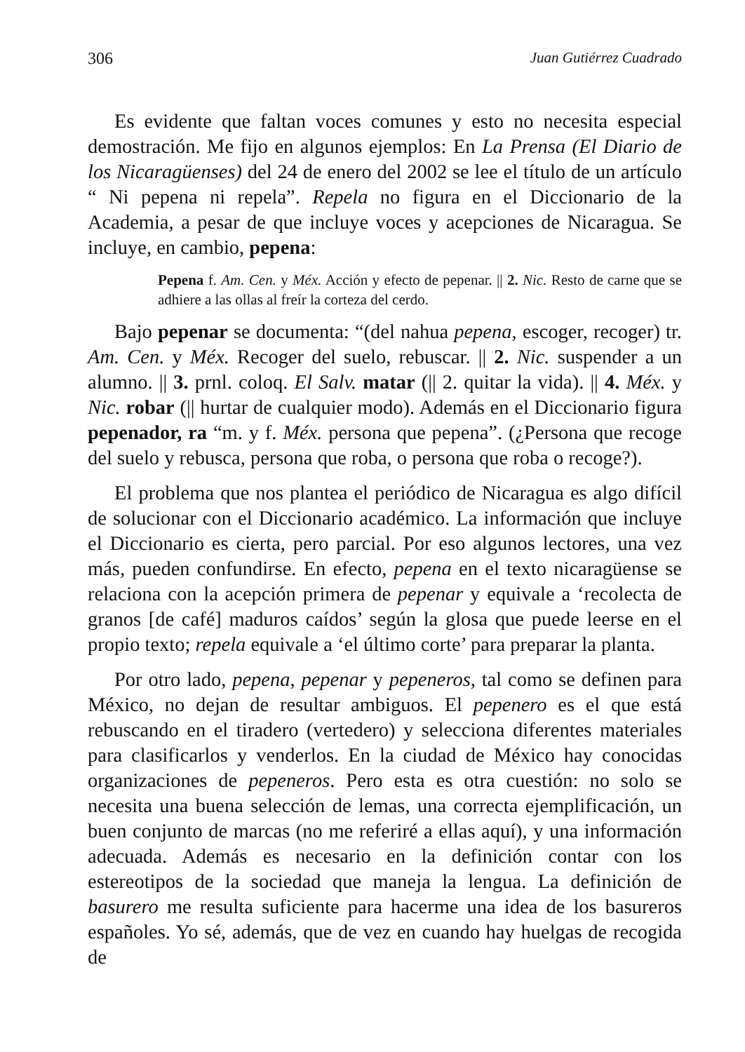306 Juan Gutiérrez Cuadrado
Es evidente que faltan voces comunes y esto no necesita especial demostración. Me fijo en algunos ejemplos: En La Prensa (El Diario de los Nicaragüenses) del 24 de enero del 2002 se lee el título de un artículo “ Ni pepena ni repela”. Repela no figura en el Diccionario de la Academia, a pesar de que incluye voces y acepciones de Nicaragua. Se incluye, en cambio, pepena:
Pepena f. Am. Cen. y Méx. Acción y efecto de pepenar. || 2. Nic. Resto de carne que se adhiere a las ollas al freír la corteza del cerdo.
Bajo pepenar se documenta: “(del nahua pepena, escoger, recoger) tr. Am. Cen. y Méx. Recoger del suelo, rebuscar. || 2. Nic. suspender a un alumno. || 3. prnl. coloq. El Salv. matar (|| 2. quitar la vida). || 4. Méx. y Nic. robar (|| hurtar de cualquier modo). Además en el Diccionario figura pepenador, ra “m. y f. Méx. persona que pepena”. (¿Persona que recoge del suelo y rebusca, persona que roba, o persona que roba o recoge?).
El problema que nos plantea el periódico de Nicaragua es algo difícil de solucionar con el Diccionario académico. La información que incluye el Diccionario es cierta, pero parcial. Por eso algunos lectores, una vez más, pueden confundirse. En efecto, pepena en el texto nicaragüense se relaciona con la acepción primera de pepenar y equivale a ‘recolecta de granos [de café] maduros caídos’ según la glosa que puede leerse en el propio texto; repela equivale a ‘el último corte’ para preparar la planta.
Por otro lado, pepena, pepenar y pepeneros, tal como se definen para México, no dejan de resultar ambiguos. El pepenero es el que está rebuscando en el tiradero (vertedero) y selecciona diferentes materiales para clasificarlos y venderlos. En la ciudad de México hay conocidas organizaciones de pepeneros. Pero esta es otra cuestión: no solo se necesita una buena selección de lemas, una correcta ejemplificación, un buen conjunto de marcas (no me referiré a ellas aquí), y una información adecuada. Además es necesario en la definición contar con los estereotipos de la sociedad que maneja la lengua. La definición de basurero me resulta suficiente para hacerme una idea de los basureros españoles. Yo sé, además, que de vez en cuando hay huelgas de recogida de